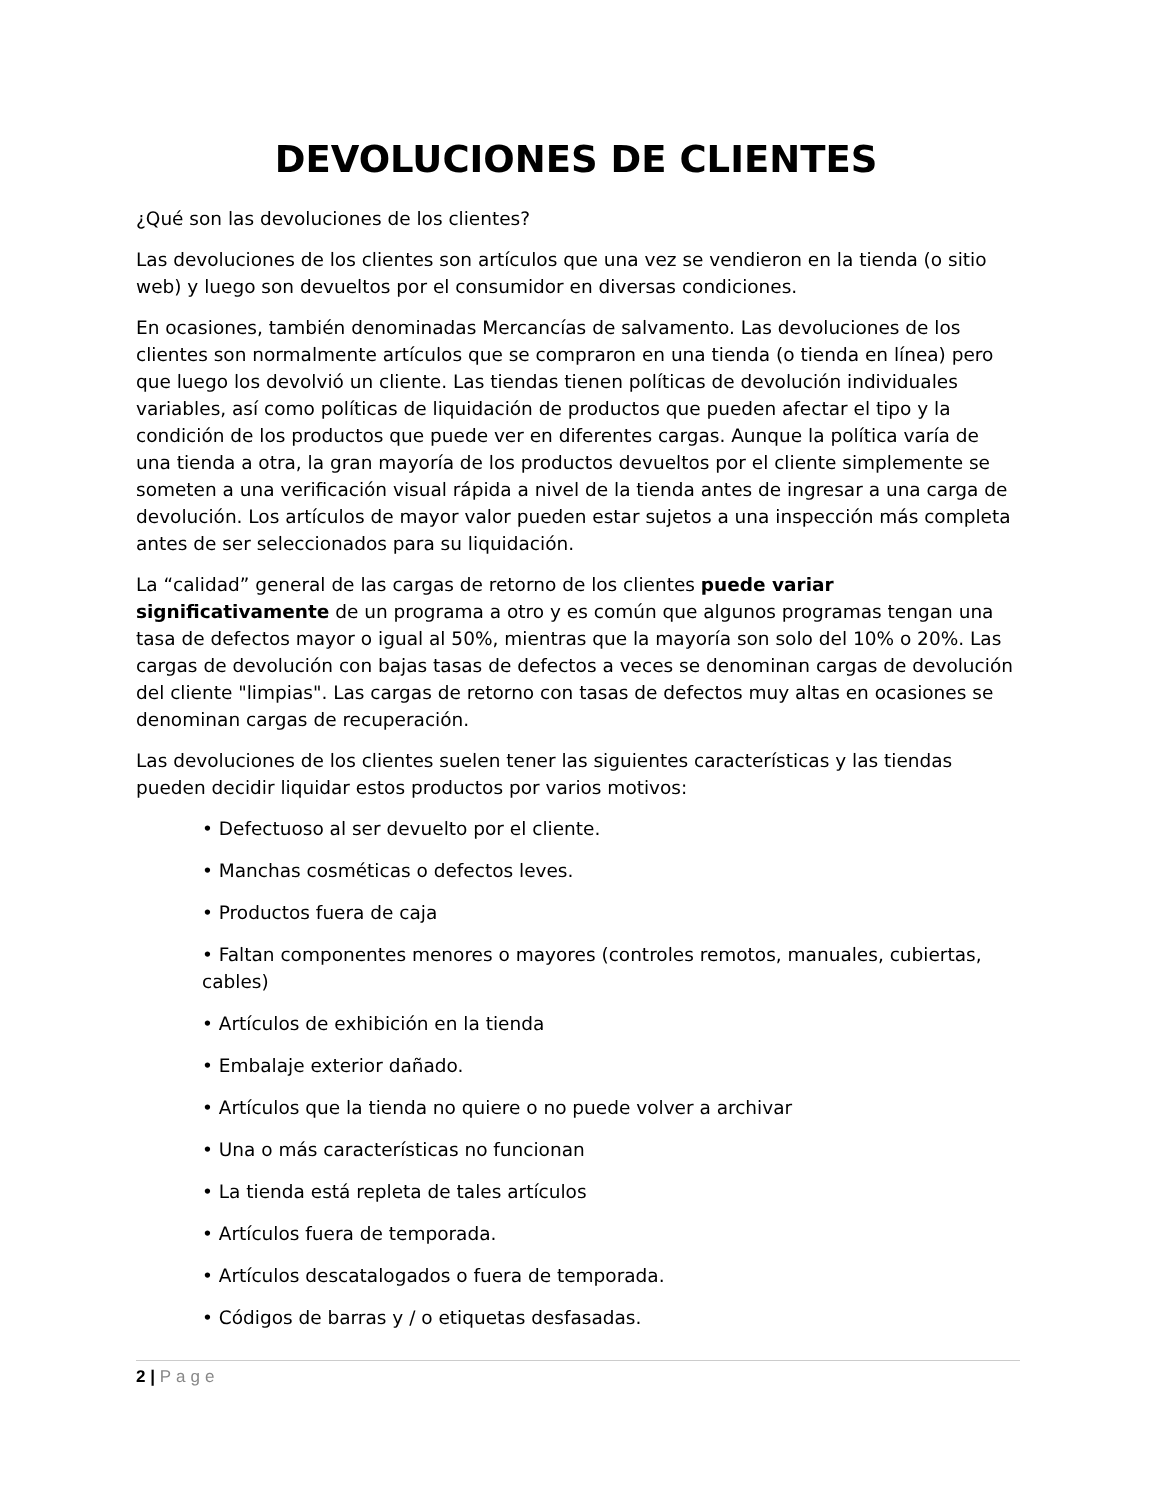DEVOLUCIONES DE CLIENTES
¿Qué son las devoluciones de los clientes?
Las devoluciones de los clientes son artículos que una vez se vendieron en la tienda (o sitio web) y luego son devueltos por el consumidor en diversas condiciones.
En ocasiones, también denominadas Mercancías de salvamento. Las devoluciones de los clientes son normalmente artículos que se compraron en una tienda (o tienda en línea) pero que luego los devolvió un cliente. Las tiendas tienen políticas de devolución individuales variables, así como políticas de liquidación de productos que pueden afectar el tipo y la condición de los productos que puede ver en diferentes cargas. Aunque la política varía de una tienda a otra, la gran mayoría de los productos devueltos por el cliente simplemente se someten a una verificación visual rápida a nivel de la tienda antes de ingresar a una carga de devolución. Los artículos de mayor valor pueden estar sujetos a una inspección más completa antes de ser seleccionados para su liquidación.
La “calidad” general de las cargas de retorno de los clientes puede variar significativamente de un programa a otro y es común que algunos programas tengan una tasa de defectos mayor o igual al 50%, mientras que la mayoría son solo del 10% o 20%. Las cargas de devolución con bajas tasas de defectos a veces se denominan cargas de devolución del cliente "limpias". Las cargas de retorno con tasas de defectos muy altas en ocasiones se denominan cargas de recuperación.
Las devoluciones de los clientes suelen tener las siguientes características y las tiendas pueden decidir liquidar estos productos por varios motivos:
• Defectuoso al ser devuelto por el cliente.
• Manchas cosméticas o defectos leves.
• Productos fuera de caja
• Faltan componentes menores o mayores (controles remotos, manuales, cubiertas, cables)
• Artículos de exhibición en la tienda
• Embalaje exterior dañado.
• Artículos que la tienda no quiere o no puede volver a archivar
• Una o más características no funcionan
• La tienda está repleta de tales artículos
• Artículos fuera de temporada.
• Artículos descatalogados o fuera de temporada.
• Códigos de barras y / o etiquetas desfasadas.
2 | Page